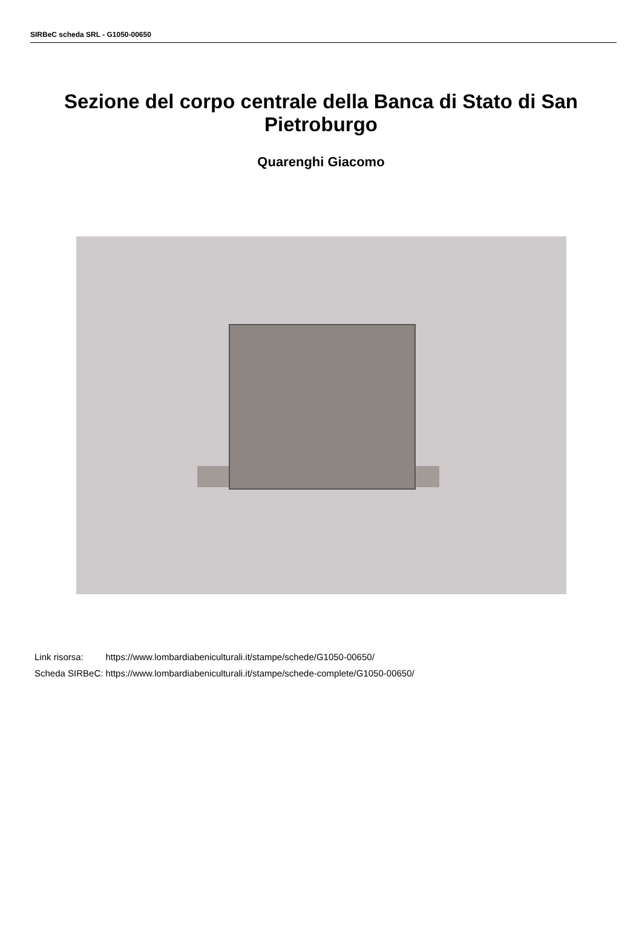SIRBeC scheda SRL - G1050-00650
Sezione del corpo centrale della Banca di Stato di San Pietroburgo
Quarenghi Giacomo
| Link risorsa: | https://www.lombardiabeniculturali.it/stampe/schede/G1050-00650/ |
| Scheda SIRBeC: | https://www.lombardiabeniculturali.it/stampe/schede-complete/G1050-00650/ |